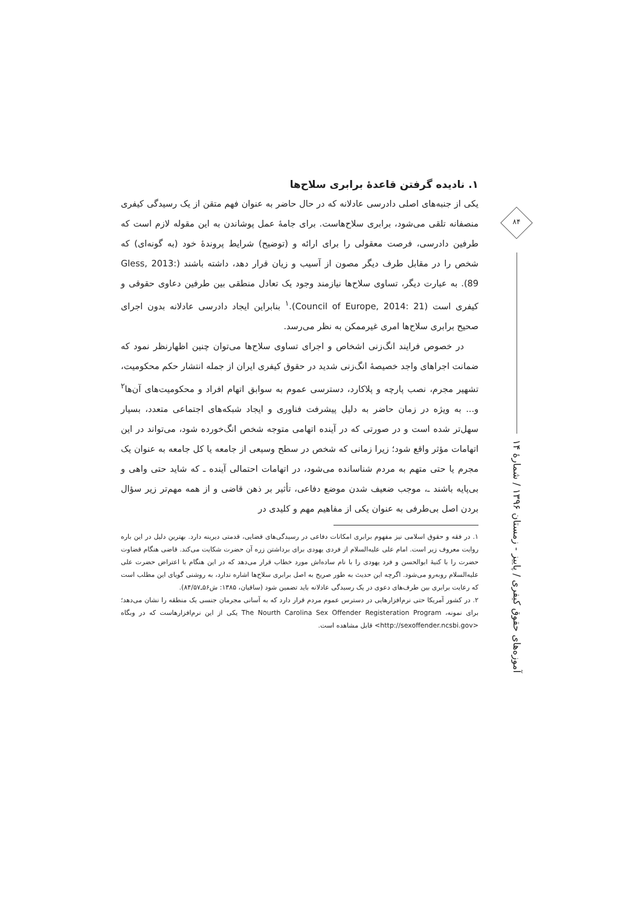۱. نادیده گرفتن قاعدهٔ برابری سلاح‌ها
یکی از جنبه‌های اصلی دادرسی عادلانه که در حال حاضر به عنوان فهم متقن از یک رسیدگی کیفری منصفانه تلقی می‌شود، برابری سلاح‌هاست. برای جامهٔ عمل پوشاندن به این مقوله لازم است که طرفین دادرسی، فرصت معقولی را برای ارائه و (توضیح) شرایط پروندهٔ خود (به گونه‌ای) که شخص را در مقابل طرف دیگر مصون از آسیب و زیان قرار دهد، داشته باشند (Gless, 2013: 89). به عبارت دیگر، تساوی سلاح‌ها نیازمند وجود یک تعادل منطقی بین طرفین دعاوی حقوقی و کیفری است (Council of Europe, 2014: 21).<sup>۱</sup> بنابراین ایجاد دادرسی عادلانه بدون اجرای صحیح برابری سلاح‌ها امری غیرممکن به نظر می‌رسد.
در خصوص فرایند انگ‌زنی اشخاص و اجرای تساوی سلاح‌ها می‌توان چنین اظهارنظر نمود که ضمانت اجراهای واجد خصیصهٔ انگ‌زنی شدید در حقوق کیفری ایران از جمله انتشار حکم محکومیت، تشهیر مجرم، نصب پارچه و پلاکارد، دسترسی عموم به سوابق اتهام افراد و محکومیت‌های آن‌ها<sup>۲</sup> و... به ویژه در زمان حاضر به دلیل پیشرفت فناوری و ایجاد شبکه‌های اجتماعی متعدد، بسیار سهل‌تر شده است و در صورتی که در آینده اتهامی متوجه شخص انگ‌خورده شود، می‌تواند در این اتهامات مؤثر واقع شود؛ زیرا زمانی که شخص در سطح وسیعی از جامعه یا کل جامعه به عنوان یک مجرم یا حتی متهم به مردم شناسانده می‌شود، در اتهامات احتمالی آینده ـ که شاید حتی واهی و بی‌پایه باشند ـ، موجب ضعیف شدن موضع دفاعی، تأثیر بر ذهن قاضی و از همه مهم‌تر زیر سؤال بردن اصل بی‌طرفی به عنوان یکی از مفاهیم مهم و کلیدی در
۱. در فقه و حقوق اسلامی نیز مفهوم برابری امکانات دفاعی در رسیدگی‌های قضایی، قدمتی دیرینه دارد. بهترین دلیل در این باره روایت معروف زیر است. امام علی علیه‌السلام از فردی یهودی برای برداشتن زره آن حضرت شکایت می‌کند. قاضی هنگام قضاوت حضرت را با کنیهٔ ابوالحسن و فرد یهودی را با نام ساده‌اش مورد خطاب قرار می‌دهد که در این هنگام با اعتراض حضرت علی علیه‌السلام روبه‌رو می‌شود. اگرچه این حدیث به طور صریح به اصل برابری سلاح‌ها اشاره ندارد، به روشنی گویای این مطلب است که رعایت برابری بین طرف‌های دعوی در یک رسیدگی عادلانه باید تضمین شود (ساقیان، ۱۳۸۵: ش۵۶ـ۸۴/۵۷).
۲. در کشور آمریکا حتی نرم‌افزارهایی در دسترس عموم مردم قرار دارد که به آسانی مجرمان جنسی یک منطقه را نشان می‌دهد؛ برای نمونه، The Nourth Carolina Sex Offender Registeration Program یکی از این نرم‌افزارهاست که در وبگاه <http://sexoffender.ncsbi.gov> قابل مشاهده است.
۸۴
آموزه‌های حقوق کیفری / پاییز - زمستان ۱۳۹۶ / شمارهٔ ۱۴